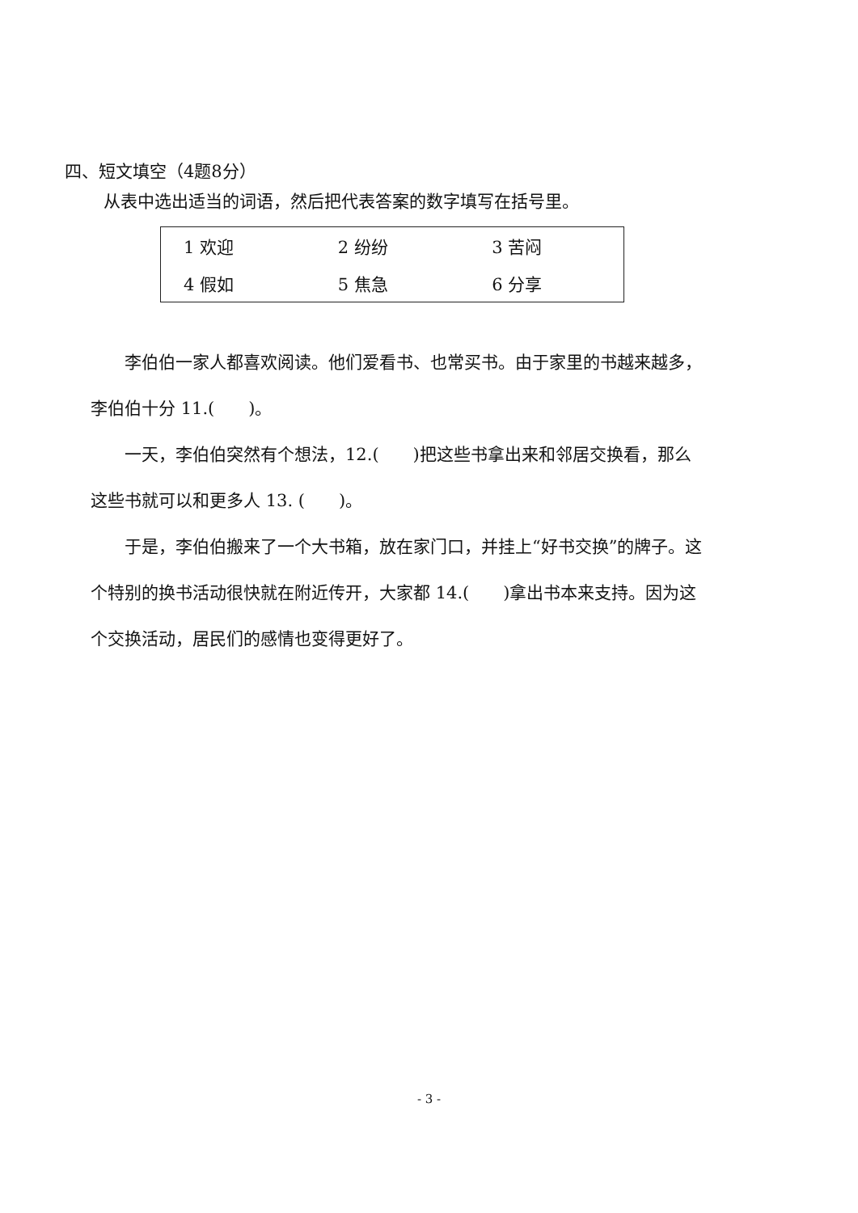四、短文填空（4题8分）
从表中选出适当的词语，然后把代表答案的数字填写在括号里。
| 1 欢迎 | 2 纷纷 | 3 苦闷 |
| 4 假如 | 5 焦急 | 6 分享 |
  李伯伯一家人都喜欢阅读。他们爱看书、也常买书。由于家里的书越来越多，李伯伯十分 11.(  )。
  一天，李伯伯突然有个想法，12.(  )把这些书拿出来和邻居交换看，那么这些书就可以和更多人 13. (  )。
  于是，李伯伯搬来了一个大书箱，放在家门口，并挂上“好书交换”的牌子。这个特别的换书活动很快就在附近传开，大家都 14.(  )拿出书本来支持。因为这个交换活动，居民们的感情也变得更好了。
- 3 -